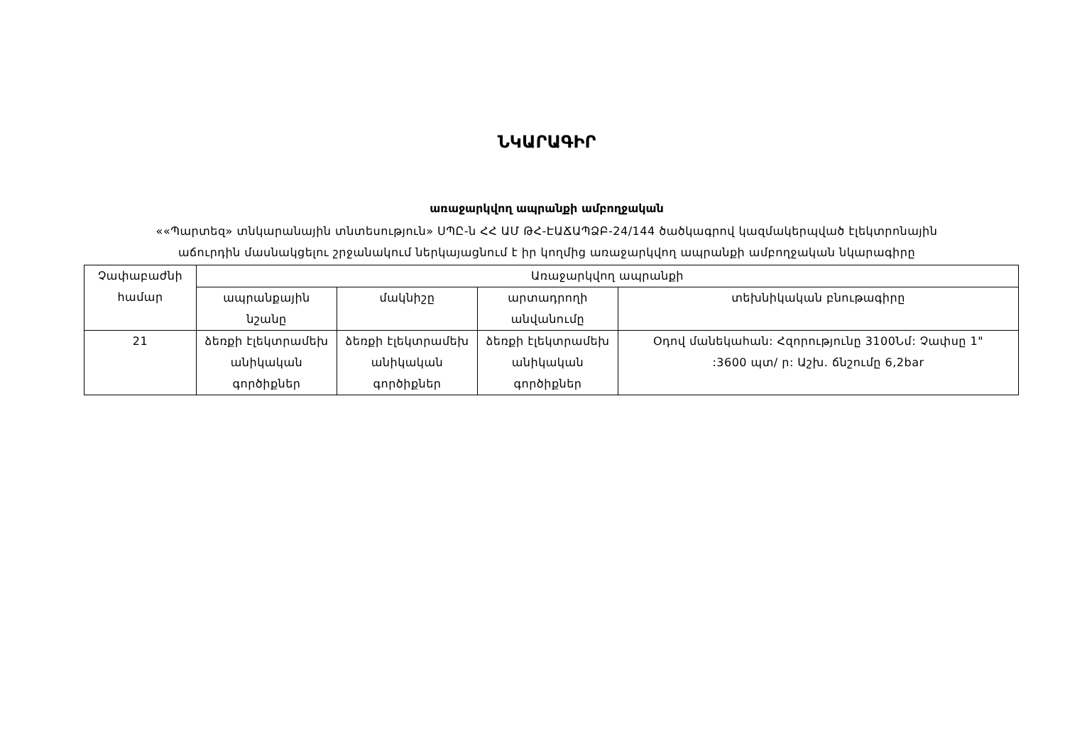ՆԿԱՐԱԳԻՐ
առաջարկվող ապրանքի ամբողջական
««Պարտեզ» տնկարանային տնտեսություն» ՍՊԸ-ն ՀՀ ԱՄ ԹՀ-ԷԱՃԱՊՁԲ-24/144 ծածկագրով կազմակերպված էլեկտրոնային
աճուրդին մասնակցելու շրջանակում ներկայացնում է իր կողմից առաջարկվող ապրանքի ամբողջական նկարագիրը
| Չափաբաժնի համար | Առաջարկվող ապրանքի | | | |
| --- | --- | --- | --- | --- |
| | ապրանքային նշանը | մակնիշը | արտադրողի անվանումը | տեխնիկական բնութագիրը |
| 21 | ձեռքի էլեկտրամեխ անիկական գործիքներ | ձեռքի էլեկտրամեխ անիկական գործիքներ | ձեռքի էլեկտրամեխ անիկական գործիքներ | Օդով մանեկահան: Հզորությունը 3100Նմ: Չափսը 1" :3600 պտ/ ր: Աշխ. ճնշումը 6,2bar |